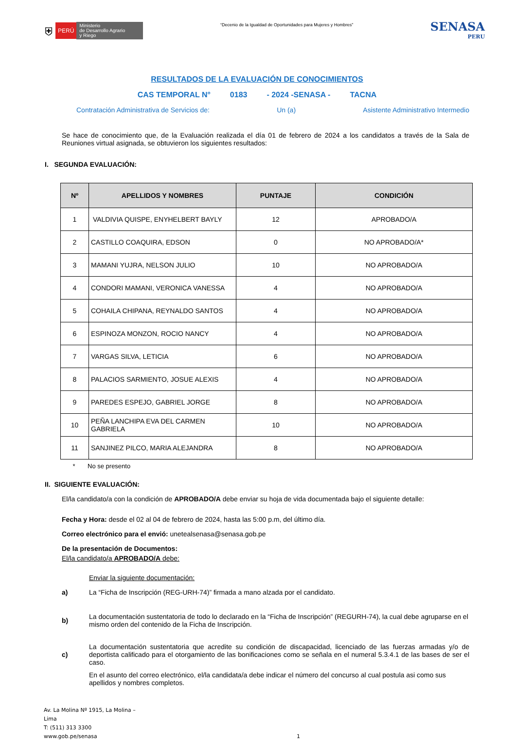⛨ PERÚ Ministerio
de Desarrollo Agrario
y Riego
“Decenio de la Igualdad de Oportunidades para Mujeres y Hombres”
SENASA
PERU
RESULTADOS DE LA EVALUACIÓN DE CONOCIMIENTOS
CAS TEMPORAL N° 0183 - 2024 -SENASA - TACNA
Contratación Administrativa de Servicios de: Un (a) Asistente Administrativo Intermedio
Se hace de conocimiento que, de la Evaluación realizada el día 01 de febrero de 2024 a los candidatos a través de la Sala de Reuniones virtual asignada, se obtuvieron los siguientes resultados:
I. SEGUNDA EVALUACIÓN:
| Nº | APELLIDOS Y NOMBRES | PUNTAJE | CONDICIÓN |
| --- | --- | --- | --- |
| 1 | VALDIVIA QUISPE, ENYHELBERT BAYLY | 12 | APROBADO/A |
| 2 | CASTILLO COAQUIRA, EDSON | 0 | NO APROBADO/A* |
| 3 | MAMANI YUJRA, NELSON JULIO | 10 | NO APROBADO/A |
| 4 | CONDORI MAMANI, VERONICA VANESSA | 4 | NO APROBADO/A |
| 5 | COHAILA CHIPANA, REYNALDO SANTOS | 4 | NO APROBADO/A |
| 6 | ESPINOZA MONZON, ROCIO NANCY | 4 | NO APROBADO/A |
| 7 | VARGAS SILVA, LETICIA | 6 | NO APROBADO/A |
| 8 | PALACIOS SARMIENTO, JOSUE ALEXIS | 4 | NO APROBADO/A |
| 9 | PAREDES ESPEJO, GABRIEL JORGE | 8 | NO APROBADO/A |
| 10 | PEÑA LANCHIPA EVA DEL CARMEN GABRIELA | 10 | NO APROBADO/A |
| 11 | SANJINEZ PILCO, MARIA ALEJANDRA | 8 | NO APROBADO/A |
* No se presento
II. SIGUIENTE EVALUACIÓN:
El/la candidato/a con la condición de APROBADO/A debe enviar su hoja de vida documentada bajo el siguiente detalle:
Fecha y Hora: desde el 02 al 04 de febrero de 2024, hasta las 5:00 p.m, del último día.
Correo electrónico para el envió: unetealsenasa@senasa.gob.pe
De la presentación de Documentos:
El/la candidato/a APROBADO/A debe:
Enviar la siguiente documentación:
a) La “Ficha de Inscripción (REG-URH-74)” firmada a mano alzada por el candidato.
b) La documentación sustentatoria de todo lo declarado en la “Ficha de Inscripción” (REGURH-74), la cual debe agruparse en el mismo orden del contenido de la Ficha de Inscripción.
c) La documentación sustentatoria que acredite su condición de discapacidad, licenciado de las fuerzas armadas y/o de deportista calificado para el otorgamiento de las bonificaciones como se señala en el numeral 5.3.4.1 de las bases de ser el caso.
En el asunto del correo electrónico, el/la candidata/a debe indicar el número del concurso al cual postula asi como sus apellidos y nombres completos.
Av. La Molina Nº 1915, La Molina – Lima
T: (511) 313 3300
www.gob.pe/senasa
1